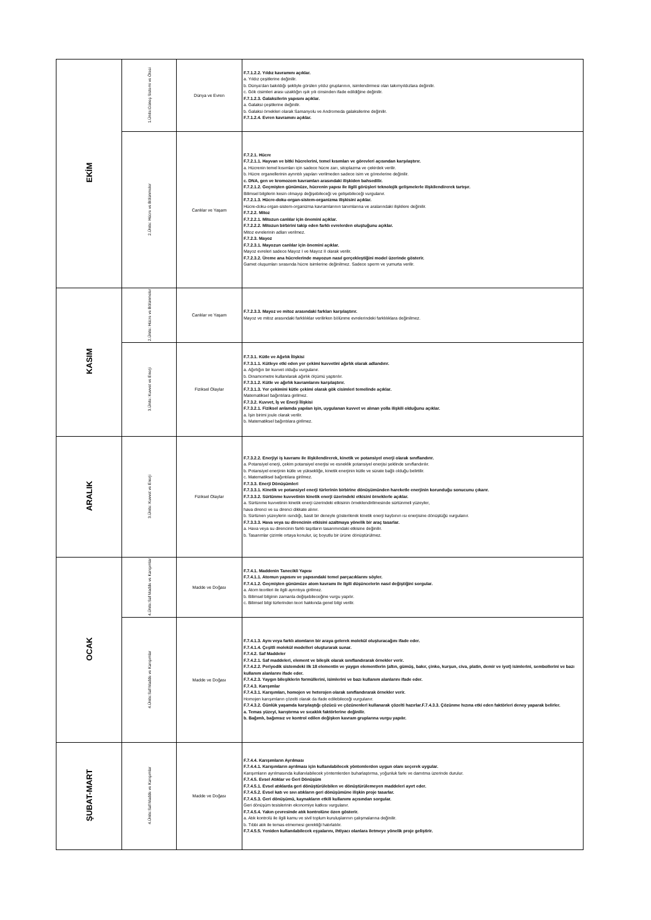| EKİM | 1.Ünite:Güneş Sistemi ve Ötesi | Dünya ve Evren | F.7.1.2.2. Yıldız kavramını açıklar. a. Yıldız çeşitlerine değinilir. b. Dünya'dan bakıldığı şekliyle görülen yıldız gruplarının, isimlendirmesi olan takımyıldızlara değinilir. c. Gök cisimleri arası uzaklığın ışık yılı cinsinden ifade edildiğine değinilir. F.7.1.2.3. Galaksilerin yapısını açıklar. a. Galaksi çeşitlerine değinilir. b. Galaksi örnekleri olarak Samanyolu ve Andromeda galaksilerine değinilir. F.7.1.2.4. Evren kavramını açıklar. |
| | 2.Ünite: Hücre ve Bölünmeler | Canlılar ve Yaşam | F.7.2.1. Hücre F.7.2.1.1. Hayvan ve bitki hücrelerini, temel kısımları ve görevleri açısından karşılaştırır. a. Hücrenin temel kısımları için sadece hücre zarı, sitoplazma ve çekirdek verilir. b. Hücre organellerinin ayrıntılı yapıları verilmeden sadece isim ve görevlerine değinilir. c. DNA, gen ve kromozom kavramları arasındaki ilişkiden bahsedilir. F.7.2.1.2. Geçmişten günümüze, hücrenin yapısı ile ilgili görüşleri teknolojik gelişmelerle ilişkilendirerek tartışır. Bilimsel bilgilerin kesin olmayıp değişebileceği ve gelişebileceği vurgulanır. F.7.2.1.3. Hücre-doku-organ-sistem-organizma ilişkisini açıklar. Hücre-doku-organ-sistem-organizma kavramlarının tanımlarına ve aralarındaki ilişkilere değinilir. F.7.2.2. Mitoz F.7.2.2.1. Mitozun canlılar için önemini açıklar. F.7.2.2.2. Mitozun birbirini takip eden farklı evrelerden oluştuğunu açıklar. Mitoz evrelerinin adları verilmez. F.7.2.3. Mayoz F.7.2.3.1. Mayozun canlılar için önemini açıklar. Mayoz evreleri sadece Mayoz I ve Mayoz II olarak verilir. F.7.2.3.2. Üreme ana hücrelerinde mayozun nasıl gerçekleştiğini model üzerinde gösterir. Gamet oluşumları sırasında hücre isimlerine değinilmez. Sadece sperm ve yumurta verilir. |
| KASIM | 2.Ünite: Hücre ve Bölünmeler | Canlılar ve Yaşam | F.7.2.3.3. Mayoz ve mitoz arasındaki farkları karşılaştırır. Mayoz ve mitoz arasındaki farklılıklar verilirken bölünme evrelerindeki farklılıklara değinilmez. |
| | 3.Ünite: Kuvvet ve Enerji | Fiziksel Olaylar | F.7.3.1. Kütle ve Ağırlık İlişkisi F.7.3.1.1. Kütleye etki eden yer çekimi kuvvetini ağırlık olarak adlandırır. a. Ağırlığın bir kuvvet olduğu vurgulanır. b. Dinamometre kullanılarak ağırlık ölçümü yaptırılır. F.7.3.1.2. Kütle ve ağırlık kavramlarını karşılaştırır. F.7.3.1.3. Yer çekimini kütle çekimi olarak gök cisimleri temelinde açıklar. Matematiksel bağıntılara girilmez. F.7.3.2. Kuvvet, İş ve Enerji İlişkisi F.7.3.2.1. Fiziksel anlamda yapılan işin, uygulanan kuvvet ve alınan yolla ilişkili olduğunu açıklar. a. İşin birimi joule olarak verilir. b. Matematiksel bağıntılara girilmez. |
| ARALIK | 3.Ünite: Kuvvet ve Enerji | Fiziksel Olaylar | F.7.3.2.2. Enerjiyi iş kavramı ile ilişkilendirerek, kinetik ve potansiyel enerji olarak sınıflandırır. a. Potansiyel enerji, çekim potansiyel enerjisi ve esneklik potansiyel enerjisi şeklinde sınıflandırılır. b. Potansiyel enerjinin kütle ve yüksekliğe, kinetik enerjinin kütle ve sürate bağlı olduğu belirtilir. c. Matematiksel bağıntılara girilmez. F.7.3.3. Enerji Dönüşümleri F.7.3.3.1. Kinetik ve potansiyel enerji türlerinin birbirine dönüşümünden hareketle enerjinin korunduğu sonucunu çıkarır. F.7.3.3.2. Sürtünme kuvvetinin kinetik enerji üzerindeki etkisini örneklerle açıklar. a. Sürtünme kuvvetinin kinetik enerji üzerindeki etkisinin örneklendirilmesinde sürtünmeli yüzeyler, hava direnci ve su direnci dikkate alınır. b. Sürtünen yüzeylerin ısındığı, basit bir deneyle gösterilerek kinetik enerji kaybının ısı enerjisine dönüştüğü vurgulanır. F.7.3.3.3. Hava veya su direncinin etkisini azaltmaya yönelik bir araç tasarlar. a. Hava veya su direncinin farklı taşıtların tasarımındaki etkisine değinilir. b. Tasarımlar çizimle ortaya konulur, üç boyutlu bir ürüne dönüştürülmez. |
| OCAK | 4.Ünite:Saf Madde ve Karışımlar | Madde ve Doğası | F.7.4.1. Maddenin Tanecikli Yapısı F.7.4.1.1. Atomun yapısını ve yapısındaki temel parçacıklarını söyler. F.7.4.1.2. Geçmişten günümüze atom kavramı ile ilgili düşüncelerin nasıl değiştiğini sorgular. a. Atom teorileri ile ilgili ayrıntıya girilmez. b. Bilimsel bilginin zamanla değişebileceğine vurgu yapılır. c. Bilimsel bilgi türlerinden teori hakkında genel bilgi verilir. |
| | 4.Ünite:Saf Madde ve Karışımlar | Madde ve Doğası | F.7.4.1.3. Aynı veya farklı atomların bir araya gelerek molekül oluşturacağını ifade eder. F.7.4.1.4. Çeşitli molekül modelleri oluşturarak sunar. F.7.4.2. Saf Maddeler F.7.4.2.1. Saf maddeleri, element ve bileşik olarak sınıflandırarak örnekler verir. F.7.4.2.2. Periyodik sistemdeki ilk 18 elementin ve yaygın elementlerin (altın, gümüş, bakır, çinko, kurşun, civa, platin, demir ve iyot) isimlerini, sembollerini ve bazı kullanım alanlarını ifade eder. F.7.4.2.3. Yaygın bileşiklerin formüllerini, isimlerini ve bazı kullanım alanlarını ifade eder. F.7.4.3. Karışımlar F.7.4.3.1. Karışımları, homojen ve heterojen olarak sınıflandırarak örnekler verir. Homojen karışımların çözelti olarak da ifade edilebileceği vurgulanır. F.7.4.3.2. Günlük yaşamda karşılaştığı çözücü ve çözünenleri kullanarak çözelti hazırlar.F.7.4.3.3. Çözünme hızına etki eden faktörleri deney yaparak belirler. a. Temas yüzeyi, karıştırma ve sıcaklık faktörlerine değinilir. b. Bağımlı, bağımsız ve kontrol edilen değişken kavram gruplarına vurgu yapılır. |
| ŞUBAT-MART | 4.Ünite:Saf Madde ve Karışımlar | Madde ve Doğası | F.7.4.4. Karışımların Ayrılması F.7.4.4.1. Karışımların ayrılması için kullanılabilecek yöntemlerden uygun olanı seçerek uygular. Karışımların ayrılmasında kullanılabilecek yöntemlerden buharlaştırma, yoğunluk farkı ve damıtma üzerinde durulur. F.7.4.5. Evsel Atıklar ve Geri Dönüşüm F.7.4.5.1. Evsel atıklarda geri dönüştürülebilen ve dönüştürülemeyen maddeleri ayırt eder. F.7.4.5.2. Evsel katı ve sıvı atıkların geri dönüşümüne ilişkin proje tasarlar. F.7.4.5.3. Geri dönüşümü, kaynakların etkili kullanımı açısından sorgular. Geri dönüşüm tesislerinin ekonomiye katkısı vurgulanır. F.7.4.5.4. Yakın çevresinde atık kontrolüne özen gösterir. a. Atık kontrolü ile ilgili kamu ve sivil toplum kuruluşlarının çalışmalarına değinilir. b. Tıbbi atık ile temas etmemesi gerektiği hatırlatılır. F.7.4.5.5. Yeniden kullanılabilecek eşyalarını, ihtiyacı olanlara iletmeye yönelik proje geliştirir. |